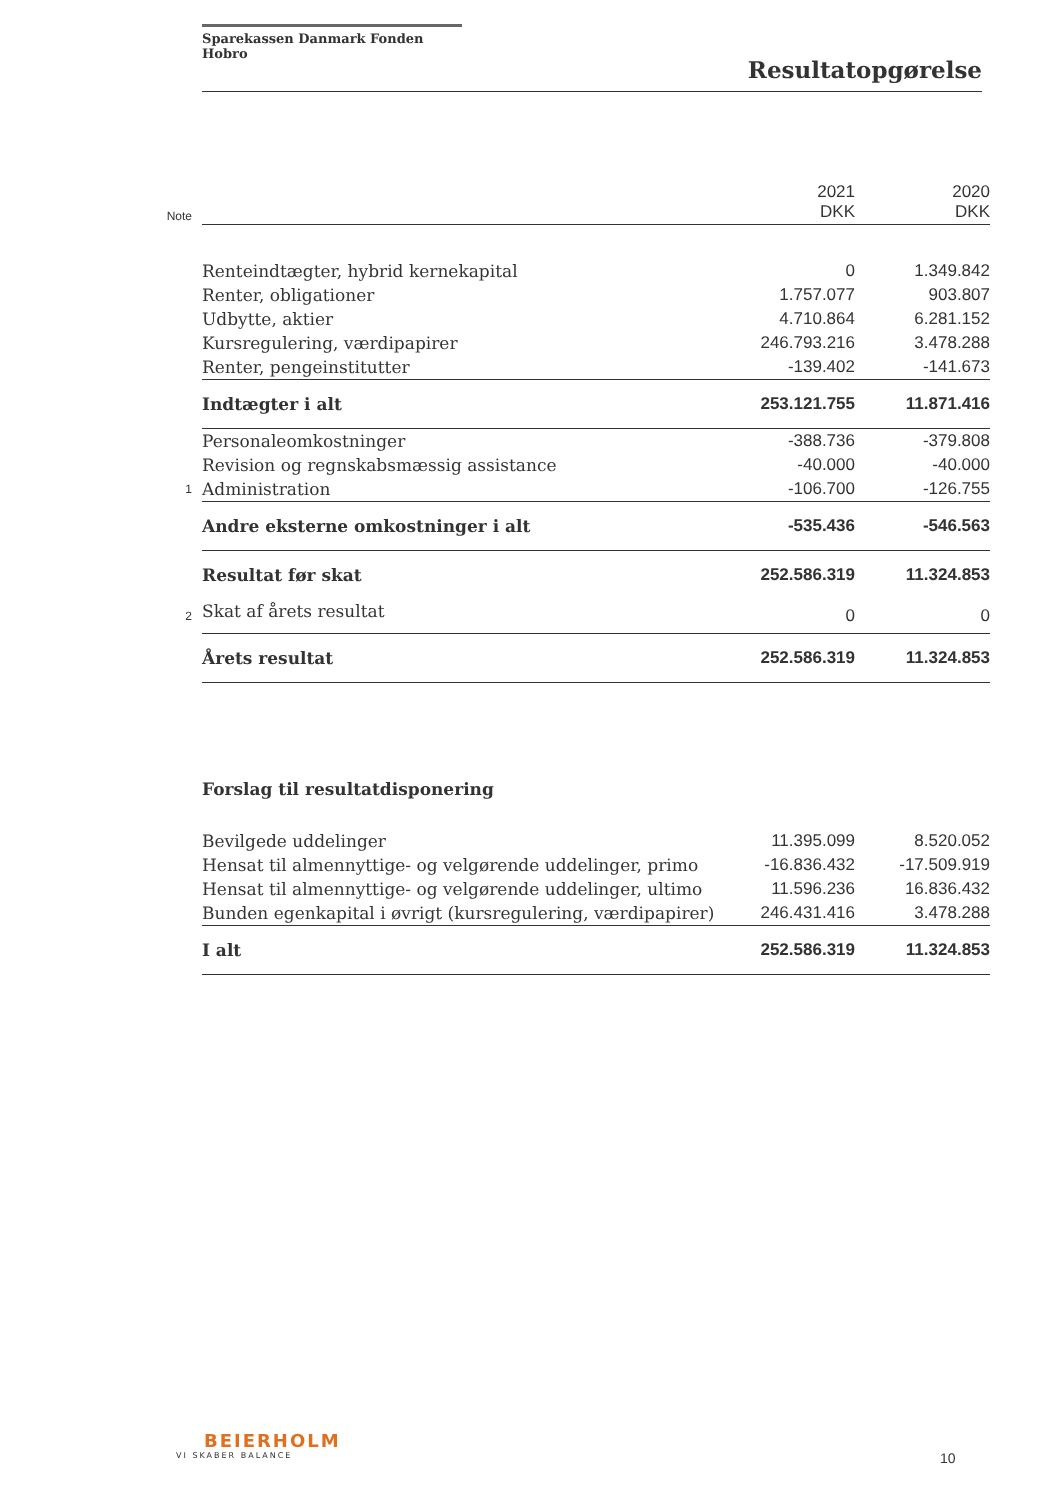Sparekassen Danmark Fonden Hobro
Resultatopgørelse
| Note | | 2021 DKK | 2020 DKK |
| --- | --- | --- | --- |
| | Renteindtægter, hybrid kernekapital | 0 | 1.349.842 |
| | Renter, obligationer | 1.757.077 | 903.807 |
| | Udbytte, aktier | 4.710.864 | 6.281.152 |
| | Kursregulering, værdipapirer | 246.793.216 | 3.478.288 |
| | Renter, pengeinstitutter | -139.402 | -141.673 |
| | Indtægter i alt | 253.121.755 | 11.871.416 |
| | Personaleomkostninger | -388.736 | -379.808 |
| | Revision og regnskabsmæssig assistance | -40.000 | -40.000 |
| 1 | Administration | -106.700 | -126.755 |
| | Andre eksterne omkostninger i alt | -535.436 | -546.563 |
| | Resultat før skat | 252.586.319 | 11.324.853 |
| 2 | Skat af årets resultat | 0 | 0 |
| | Årets resultat | 252.586.319 | 11.324.853 |
| | Forslag til resultatdisponering | | |
| | Bevilgede uddelinger | 11.395.099 | 8.520.052 |
| | Hensat til almennyttige- og velgørende uddelinger, primo | -16.836.432 | -17.509.919 |
| | Hensat til almennyttige- og velgørende uddelinger, ultimo | 11.596.236 | 16.836.432 |
| | Bunden egenkapital i øvrigt (kursregulering, værdipapirer) | 246.431.416 | 3.478.288 |
| | I alt | 252.586.319 | 11.324.853 |
BEIERHOLM
VI SKABER BALANCE
10